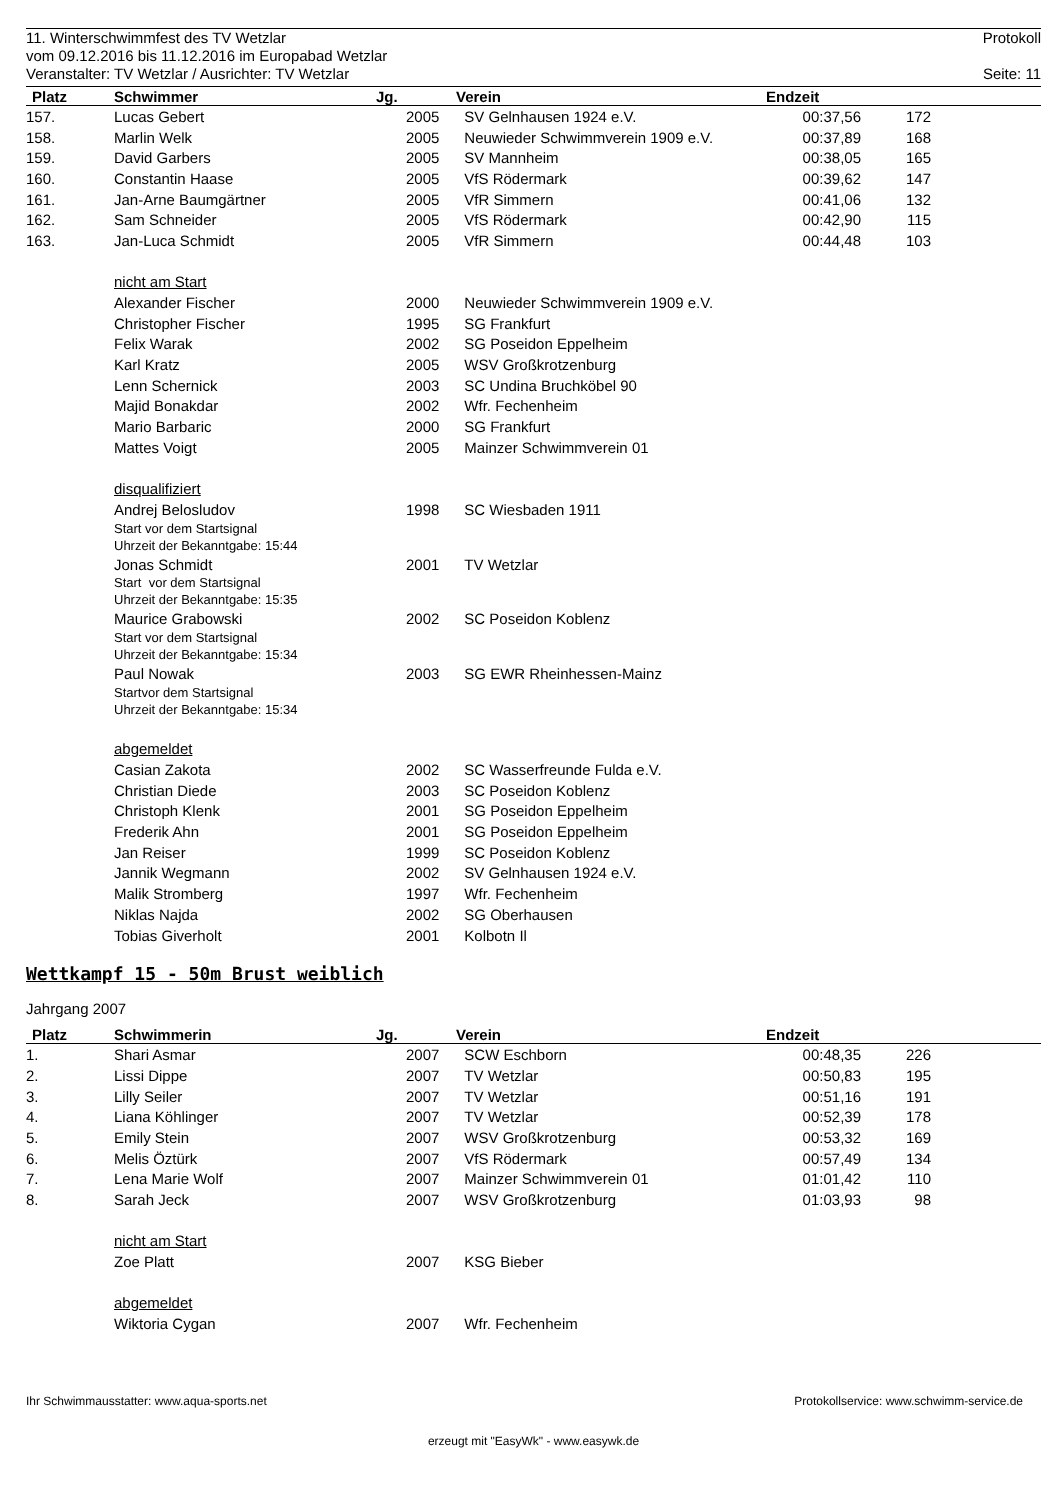11. Winterschwimmfest des TV Wetzlar Protokoll
vom 09.12.2016 bis 11.12.2016 im Europabad Wetzlar
Veranstalter: TV Wetzlar / Ausrichter: TV Wetzlar Seite: 11
| Platz | Schwimmer | Jg. | Verein | Endzeit | | |
| --- | --- | --- | --- | --- | --- | --- |
| 157. | Lucas Gebert | 2005 | SV Gelnhausen 1924 e.V. | 00:37,56 | 172 | |
| 158. | Marlin Welk | 2005 | Neuwieder Schwimmverein 1909 e.V. | 00:37,89 | 168 | |
| 159. | David Garbers | 2005 | SV Mannheim | 00:38,05 | 165 | |
| 160. | Constantin Haase | 2005 | VfS Rödermark | 00:39,62 | 147 | |
| 161. | Jan-Arne Baumgärtner | 2005 | VfR Simmern | 00:41,06 | 132 | |
| 162. | Sam Schneider | 2005 | VfS Rödermark | 00:42,90 | 115 | |
| 163. | Jan-Luca Schmidt | 2005 | VfR Simmern | 00:44,48 | 103 | |
| | nicht am Start | | | | | |
| | Alexander Fischer | 2000 | Neuwieder Schwimmverein 1909 e.V. | | | |
| | Christopher Fischer | 1995 | SG Frankfurt | | | |
| | Felix Warak | 2002 | SG Poseidon Eppelheim | | | |
| | Karl Kratz | 2005 | WSV Großkrotzenburg | | | |
| | Lenn Schernick | 2003 | SC Undina Bruchköbel 90 | | | |
| | Majid Bonakdar | 2002 | Wfr. Fechenheim | | | |
| | Mario Barbaric | 2000 | SG Frankfurt | | | |
| | Mattes Voigt | 2005 | Mainzer Schwimmverein 01 | | | |
| | disqualifiziert | | | | | |
| | Andrej Belosludov | 1998 | SC Wiesbaden 1911 | | | |
| Start vor dem Startsignal Uhrzeit der Bekanntgabe: 15:44 | | | | | | |
| | Jonas Schmidt | 2001 | TV Wetzlar | | | |
| Start vor dem Startsignal Uhrzeit der Bekanntgabe: 15:35 | | | | | | |
| | Maurice Grabowski | 2002 | SC Poseidon Koblenz | | | |
| Start vor dem Startsignal Uhrzeit der Bekanntgabe: 15:34 | | | | | | |
| | Paul Nowak | 2003 | SG EWR Rheinhessen-Mainz | | | |
| Startvor dem Startsignal Uhrzeit der Bekanntgabe: 15:34 | | | | | | |
| | abgemeldet | | | | | |
| | Casian Zakota | 2002 | SC Wasserfreunde Fulda e.V. | | | |
| | Christian Diede | 2003 | SC Poseidon Koblenz | | | |
| | Christoph Klenk | 2001 | SG Poseidon Eppelheim | | | |
| | Frederik Ahn | 2001 | SG Poseidon Eppelheim | | | |
| | Jan Reiser | 1999 | SC Poseidon Koblenz | | | |
| | Jannik Wegmann | 2002 | SV Gelnhausen 1924 e.V. | | | |
| | Malik Stromberg | 1997 | Wfr. Fechenheim | | | |
| | Niklas Najda | 2002 | SG Oberhausen | | | |
| | Tobias Giverholt | 2001 | Kolbotn Il | | | |
Wettkampf 15 - 50m Brust weiblich
Jahrgang 2007
| Platz | Schwimmerin | Jg. | Verein | Endzeit | | |
| --- | --- | --- | --- | --- | --- | --- |
| 1. | Shari Asmar | 2007 | SCW Eschborn | 00:48,35 | 226 | |
| 2. | Lissi Dippe | 2007 | TV Wetzlar | 00:50,83 | 195 | |
| 3. | Lilly Seiler | 2007 | TV Wetzlar | 00:51,16 | 191 | |
| 4. | Liana Köhlinger | 2007 | TV Wetzlar | 00:52,39 | 178 | |
| 5. | Emily Stein | 2007 | WSV Großkrotzenburg | 00:53,32 | 169 | |
| 6. | Melis Öztürk | 2007 | VfS Rödermark | 00:57,49 | 134 | |
| 7. | Lena Marie Wolf | 2007 | Mainzer Schwimmverein 01 | 01:01,42 | 110 | |
| 8. | Sarah Jeck | 2007 | WSV Großkrotzenburg | 01:03,93 | 98 | |
| | nicht am Start | | | | | |
| | Zoe Platt | 2007 | KSG Bieber | | | |
| | abgemeldet | | | | | |
| | Wiktoria Cygan | 2007 | Wfr. Fechenheim | | | |
Ihr Schwimmausstatter: www.aqua-sports.net Protokollservice: www.schwimm-service.de
erzeugt mit "EasyWk" - www.easywk.de